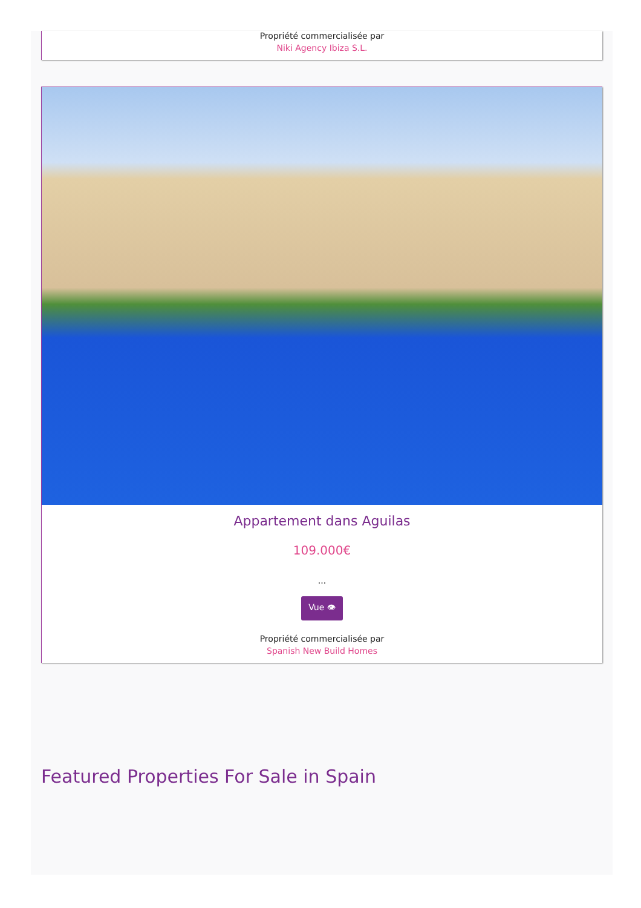Propriété commercialisée par
Niki Agency Ibiza S.L.
Appartement dans Aguilas
109.000€
...
Vue 👁
Propriété commercialisée par
Spanish New Build Homes
Featured Properties For Sale in Spain